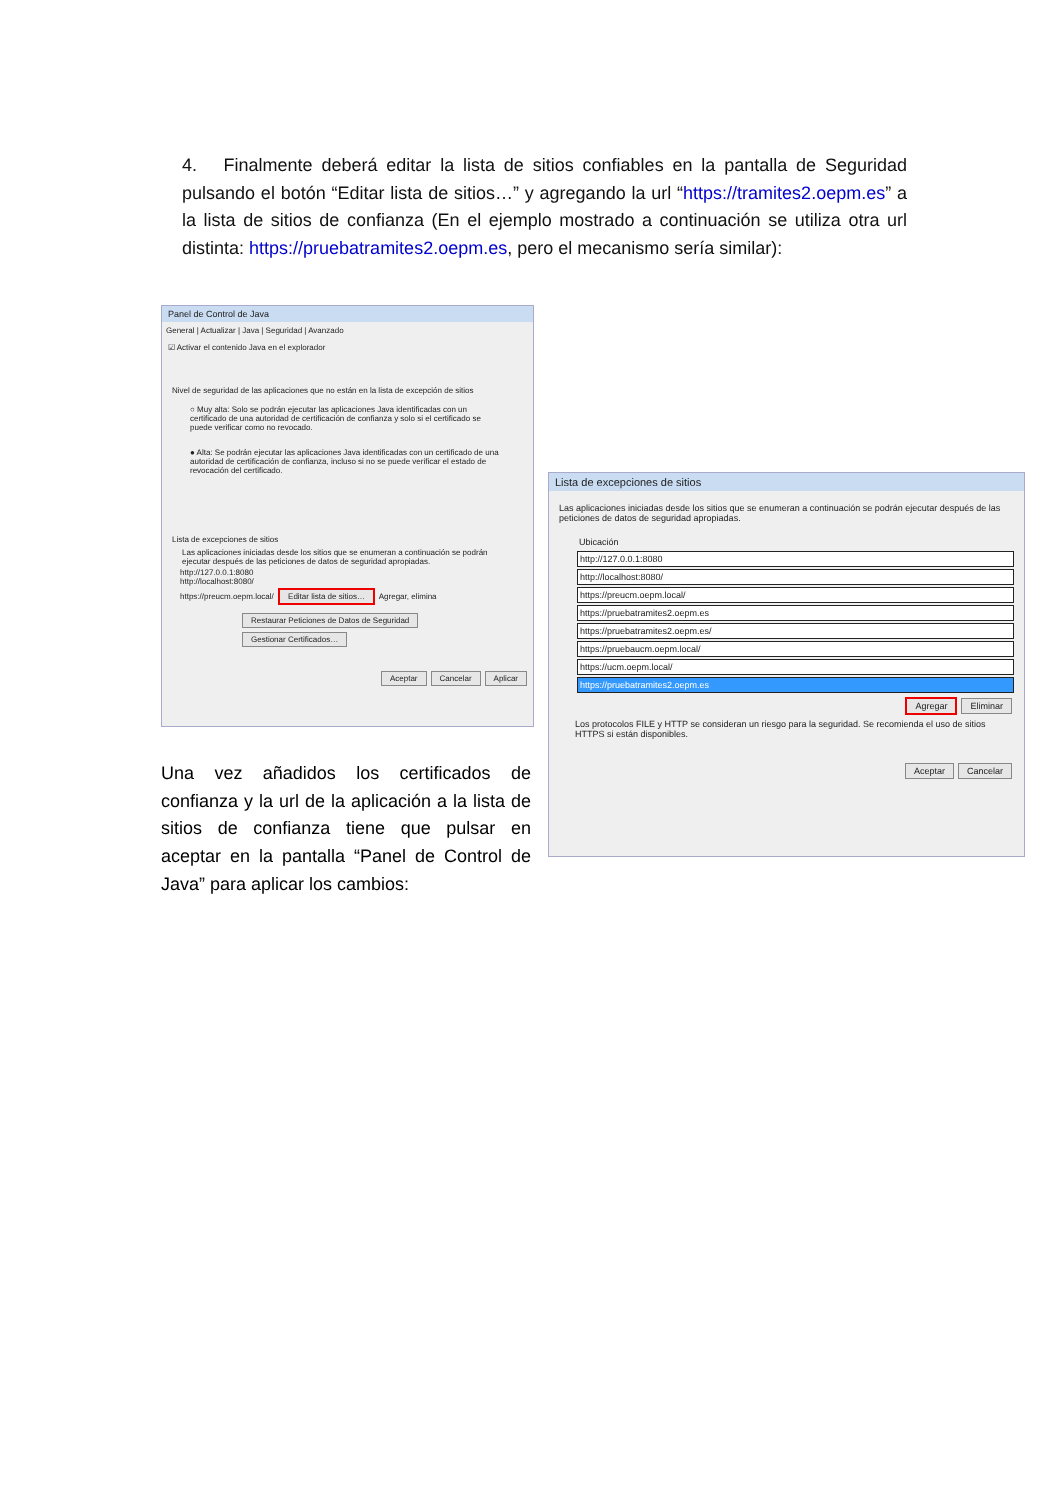4. Finalmente deberá editar la lista de sitios confiables en la pantalla de Seguridad pulsando el botón “Editar lista de sitios…” y agregando la url “https://tramites2.oepm.es” a la lista de sitios de confianza (En el ejemplo mostrado a continuación se utiliza otra url distinta: https://pruebatramites2.oepm.es, pero el mecanismo sería similar):
Panel de Control de Java
General | Actualizar | Java | Seguridad | Avanzado
☑ Activar el contenido Java en el explorador
Nivel de seguridad de las aplicaciones que no están en la lista de excepción de sitios
○ Muy alta: Solo se podrán ejecutar las aplicaciones Java identificadas con un certificado de una autoridad de certificación de confianza y solo si el certificado se puede verificar como no revocado.
● Alta: Se podrán ejecutar las aplicaciones Java identificadas con un certificado de una autoridad de certificación de confianza, incluso si no se puede verificar el estado de revocación del certificado.
Lista de excepciones de sitios
Las aplicaciones iniciadas desde los sitios que se enumeran a continuación se podrán ejecutar después de las peticiones de datos de seguridad apropiadas.
http://127.0.0.1:8080
http://localhost:8080/
https://preucm.oepm.local/ Editar lista de sitios… Agregar, elimina
Restaurar Peticiones de Datos de Seguridad Gestionar Certificados…
Aceptar Cancelar Aplicar
Lista de excepciones de sitios
Las aplicaciones iniciadas desde los sitios que se enumeran a continuación se podrán ejecutar después de las peticiones de datos de seguridad apropiadas.
Ubicación
http://127.0.0.1:8080
http://localhost:8080/
https://preucm.oepm.local/
https://pruebatramites2.oepm.es
https://pruebatramites2.oepm.es/
https://pruebaucm.oepm.local/
https://ucm.oepm.local/
https://pruebatramites2.oepm.es
Agregar Eliminar
Los protocolos FILE y HTTP se consideran un riesgo para la seguridad. Se recomienda el uso de sitios HTTPS si están disponibles.
Aceptar Cancelar
Una vez añadidos los certificados de confianza y la url de la aplicación a la lista de sitios de confianza tiene que pulsar en aceptar en la pantalla “Panel de Control de Java” para aplicar los cambios: